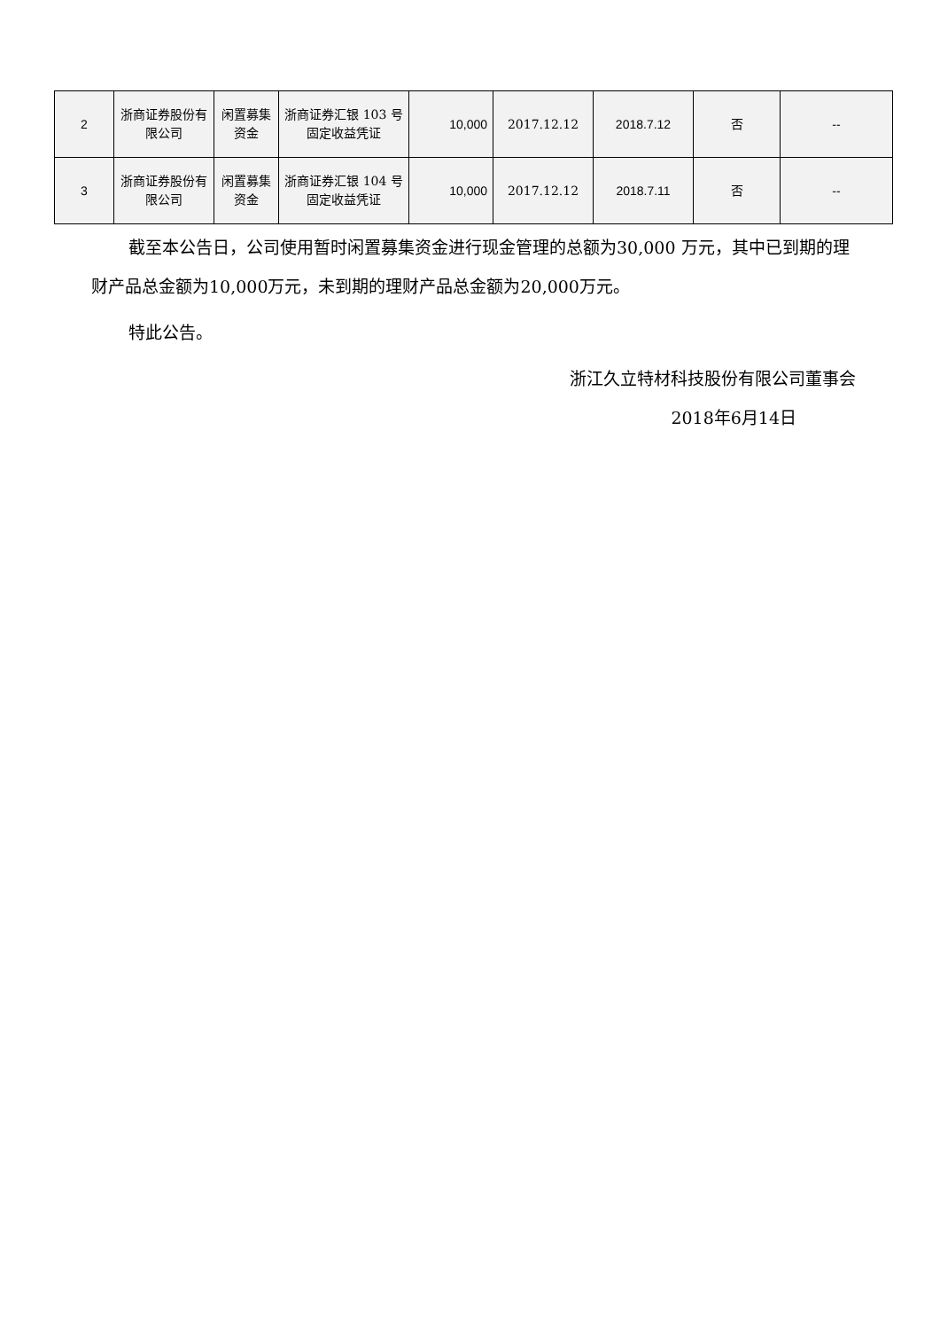| 2 | 浙商证券股份有限公司 | 闲置募集资金 | 浙商证券汇银 103 号固定收益凭证 | 10,000 | 2017.12.12 | 2018.7.12 | 否 | -- |
| 3 | 浙商证券股份有限公司 | 闲置募集资金 | 浙商证券汇银 104 号固定收益凭证 | 10,000 | 2017.12.12 | 2018.7.11 | 否 | -- |
截至本公告日，公司使用暂时闲置募集资金进行现金管理的总额为30,000 万元，其中已到期的理财产品总金额为10,000万元，未到期的理财产品总金额为20,000万元。
特此公告。
浙江久立特材科技股份有限公司董事会
2018年6月14日